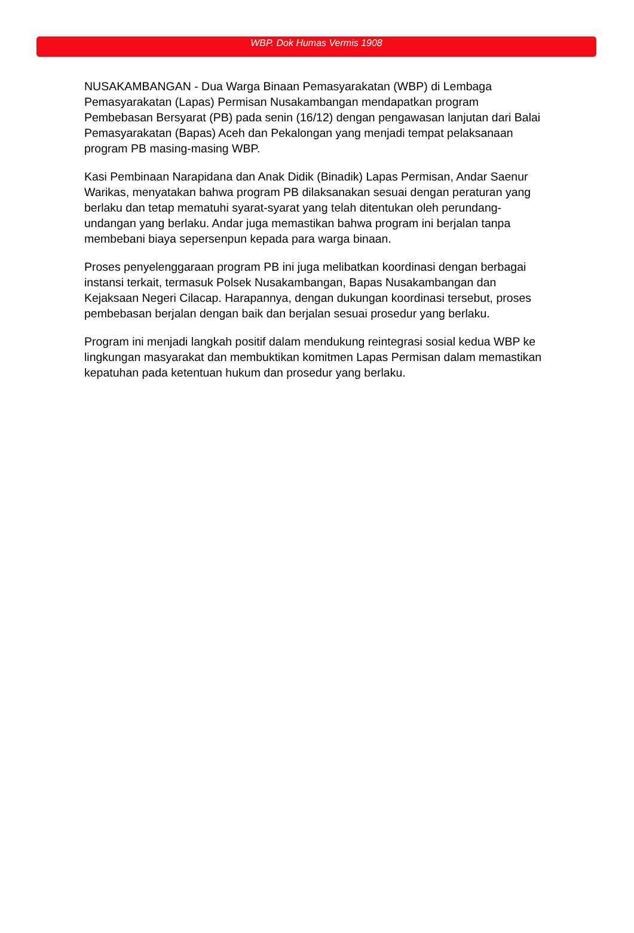WBP. Dok Humas Vermis 1908
NUSAKAMBANGAN - Dua Warga Binaan Pemasyarakatan (WBP) di Lembaga Pemasyarakatan (Lapas) Permisan Nusakambangan mendapatkan program Pembebasan Bersyarat (PB) pada senin (16/12) dengan pengawasan lanjutan dari Balai Pemasyarakatan (Bapas) Aceh dan Pekalongan yang menjadi tempat pelaksanaan program PB masing-masing WBP.
Kasi Pembinaan Narapidana dan Anak Didik (Binadik) Lapas Permisan, Andar Saenur Warikas, menyatakan bahwa program PB dilaksanakan sesuai dengan peraturan yang berlaku dan tetap mematuhi syarat-syarat yang telah ditentukan oleh perundang-undangan yang berlaku. Andar juga memastikan bahwa program ini berjalan tanpa membebani biaya sepersenpun kepada para warga binaan.
Proses penyelenggaraan program PB ini juga melibatkan koordinasi dengan berbagai instansi terkait, termasuk Polsek Nusakambangan, Bapas Nusakambangan dan Kejaksaan Negeri Cilacap. Harapannya, dengan dukungan koordinasi tersebut, proses pembebasan berjalan dengan baik dan berjalan sesuai prosedur yang berlaku.
Program ini menjadi langkah positif dalam mendukung reintegrasi sosial kedua WBP ke lingkungan masyarakat dan membuktikan komitmen Lapas Permisan dalam memastikan kepatuhan pada ketentuan hukum dan prosedur yang berlaku.